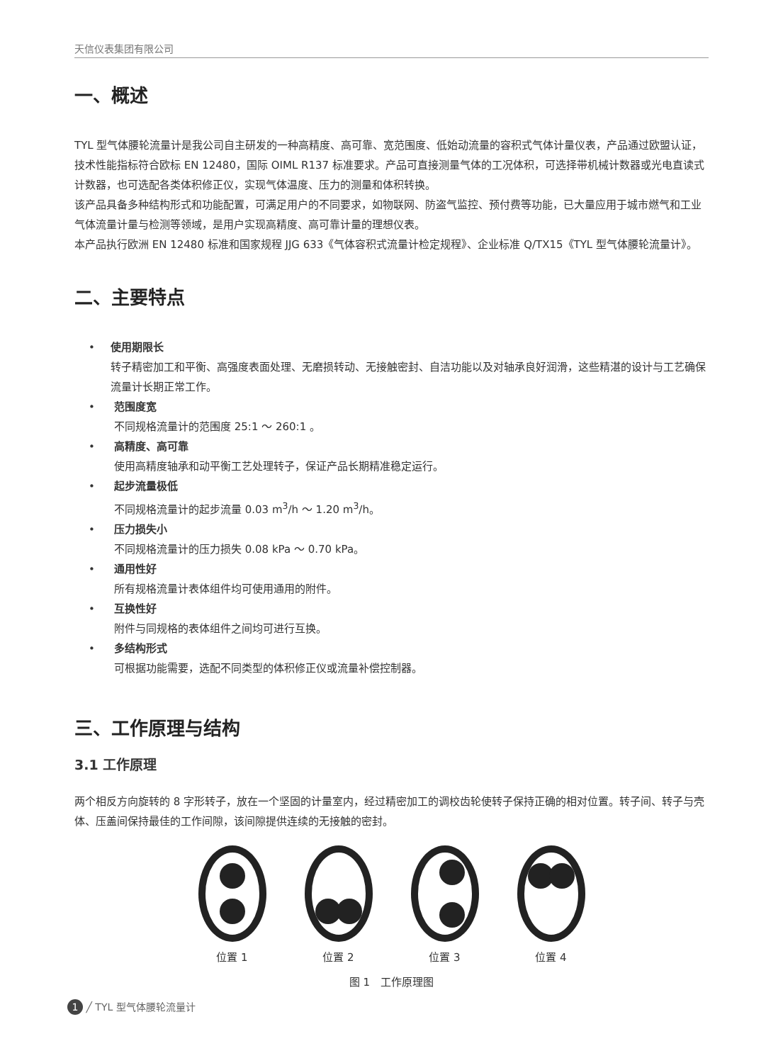天信仪表集团有限公司
一、概述
TYL 型气体腰轮流量计是我公司自主研发的一种高精度、高可靠、宽范围度、低始动流量的容积式气体计量仪表，产品通过欧盟认证，技术性能指标符合欧标 EN 12480，国际 OIML R137 标准要求。产品可直接测量气体的工况体积，可选择带机械计数器或光电直读式计数器，也可选配各类体积修正仪，实现气体温度、压力的测量和体积转换。
该产品具备多种结构形式和功能配置，可满足用户的不同要求，如物联网、防盗气监控、预付费等功能，已大量应用于城市燃气和工业气体流量计量与检测等领域，是用户实现高精度、高可靠计量的理想仪表。
本产品执行欧洲 EN 12480 标准和国家规程 JJG 633《气体容积式流量计检定规程》、企业标准 Q/TX15《TYL 型气体腰轮流量计》。
二、主要特点
• 使用期限长
转子精密加工和平衡、高强度表面处理、无磨损转动、无接触密封、自洁功能以及对轴承良好润滑，这些精湛的设计与工艺确保流量计长期正常工作。
• 范围度宽
不同规格流量计的范围度 25:1 ～ 260:1 。
• 高精度、高可靠
使用高精度轴承和动平衡工艺处理转子，保证产品长期精准稳定运行。
• 起步流量极低
不同规格流量计的起步流量 0.03 m<sup>3</sup>/h ～ 1.20 m<sup>3</sup>/h。
• 压力损失小
不同规格流量计的压力损失 0.08 kPa ～ 0.70 kPa。
• 通用性好
所有规格流量计表体组件均可使用通用的附件。
• 互换性好
附件与同规格的表体组件之间均可进行互换。
• 多结构形式
可根据功能需要，选配不同类型的体积修正仪或流量补偿控制器。
三、工作原理与结构
3.1 工作原理
两个相反方向旋转的 8 字形转子，放在一个坚固的计量室内，经过精密加工的调校齿轮使转子保持正确的相对位置。转子间、转子与壳体、压盖间保持最佳的工作间隙，该间隙提供连续的无接触的密封。
位置 1 位置 2 位置 3 位置 4
图 1　工作原理图
1 ╱ TYL 型气体腰轮流量计